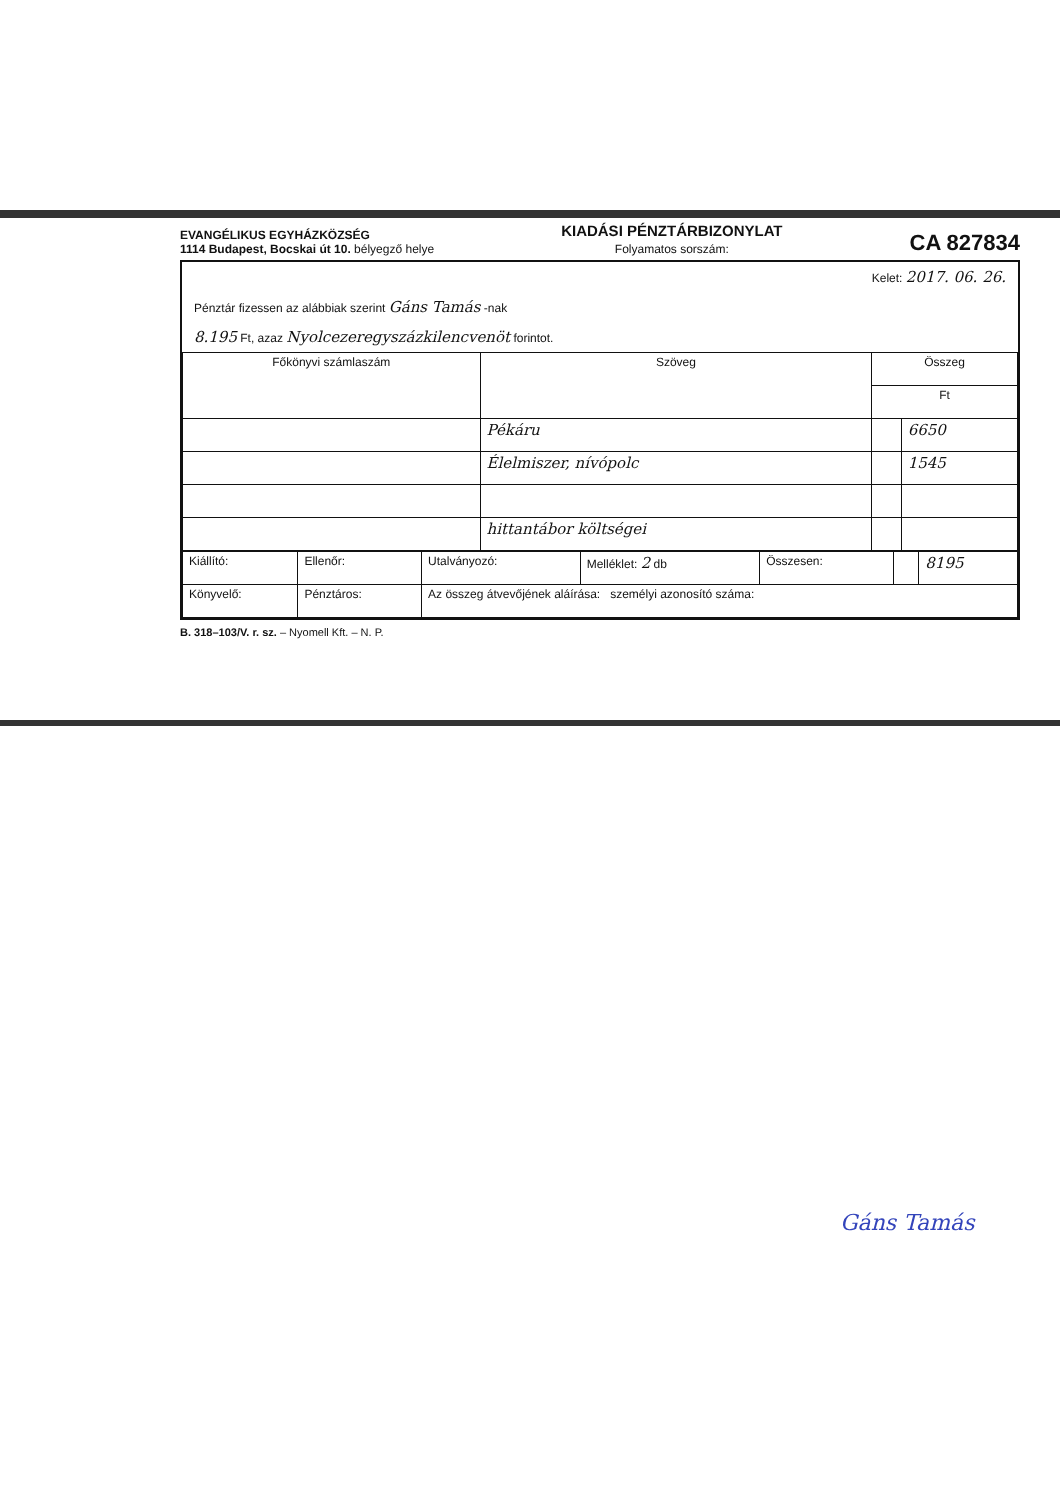EVANGÉLIKUS EGYHÁZKÖZSÉG
1114 Budapest, Bocskai út 10. bélyegző helye
KIADÁSI PÉNZTÁRBIZONYLAT
Folyamatos sorszám:
CA 827834
Kelet: 2017. 06. 26.
Pénztár fizessen az alábbiak szerint Gáns Tamás -nak
8.195 Ft, azaz Nyolcezeregyszázkilencvenöt forintot.
| Főkönyvi számlaszám | Szöveg | Összeg | |
| --- | --- | --- | --- |
| | | Ft | |
| | Pékáru | | 6650 |
| | Élelmiszer, nívópolc | | 1545 |
| | hittantábor költségei | | |
| Kiállító: | Ellenőr: | Utalványozó: | Melléklet: 2 db | Összesen: | | 8195 |
| Könyvelő: | Pénztáros: | Az összeg átvevőjének aláírása: személyi azonosító száma: | | | | |
B. 318–103/V. r. sz. – Nyomell Kft. – N. P.
Gáns Tamás